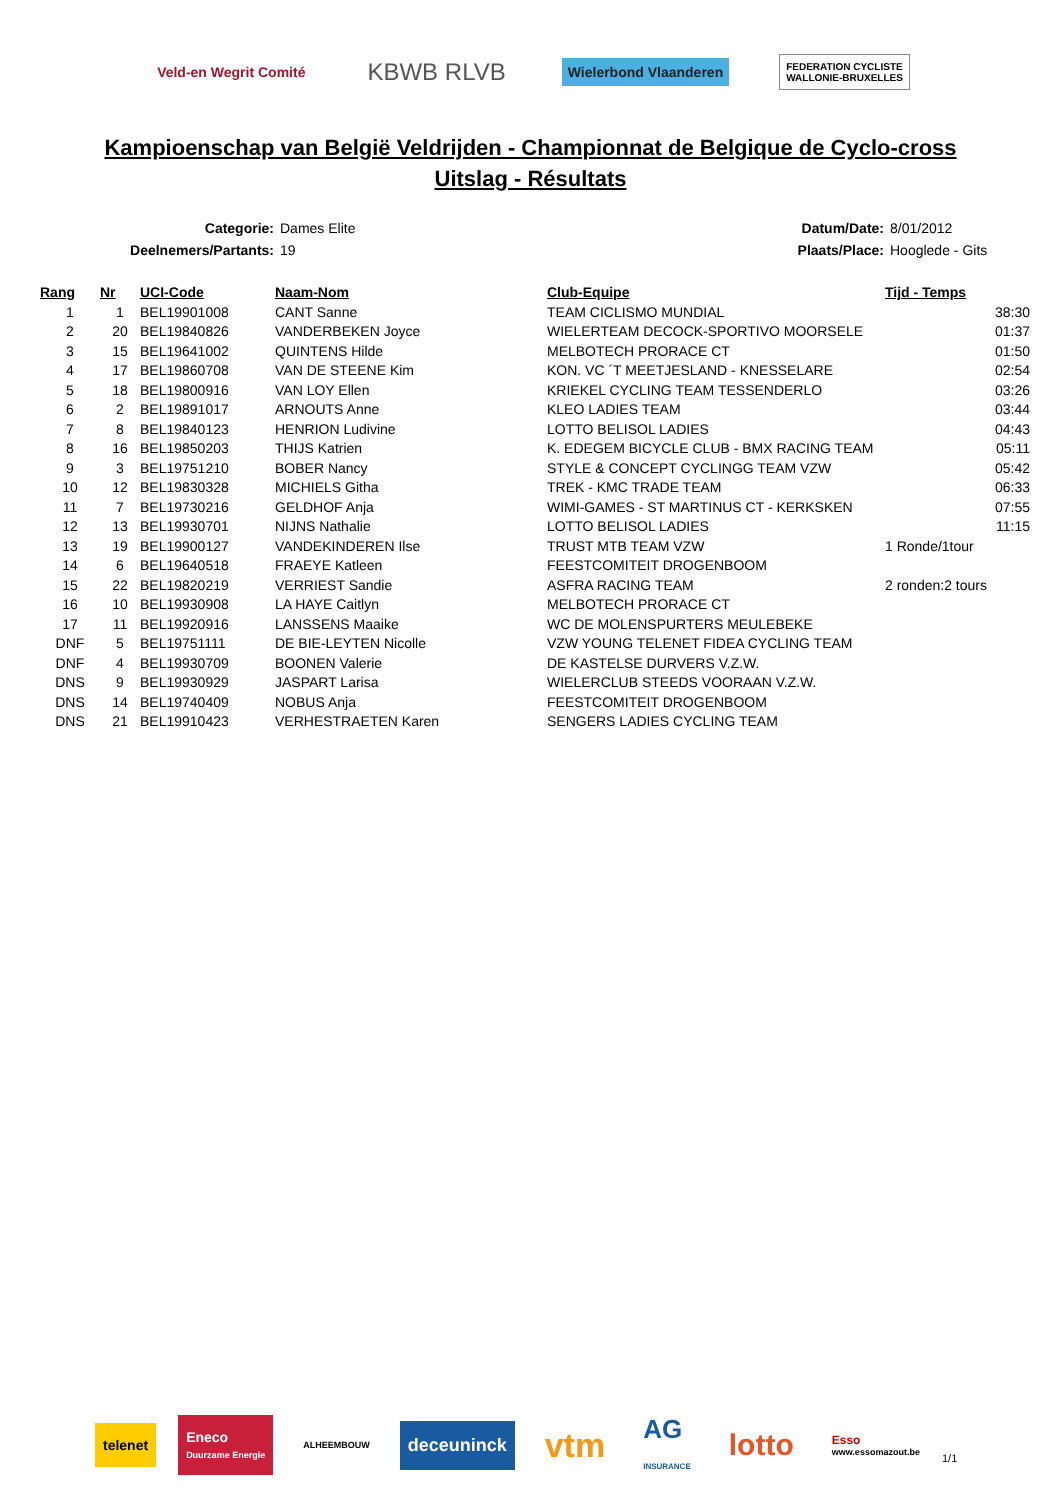Veld-en Wegrit Comité
KBWB RLVB
Wielerbond Vlaanderen
FEDERATION CYCLISTE
WALLONIE-BRUXELLES
Kampioenschap van België Veldrijden - Championnat de Belgique de Cyclo-cross
Uitslag - Résultats
| Categorie: | Dames Elite |
| Deelnemers/Partants: | 19 |
| Datum/Date: | 8/01/2012 |
| Plaats/Place: | Hooglede - Gits |
| Rang | Nr | UCI-Code | Naam-Nom | Club-Equipe | Tijd - Temps | |
| --- | --- | --- | --- | --- | --- | --- |
| 1 | 1 | BEL19901008 | CANT Sanne | TEAM CICLISMO MUNDIAL | | 38:30 |
| 2 | 20 | BEL19840826 | VANDERBEKEN Joyce | WIELERTEAM DECOCK-SPORTIVO MOORSELE | | 01:37 |
| 3 | 15 | BEL19641002 | QUINTENS Hilde | MELBOTECH PRORACE CT | | 01:50 |
| 4 | 17 | BEL19860708 | VAN DE STEENE Kim | KON. VC ´T MEETJESLAND - KNESSELARE | | 02:54 |
| 5 | 18 | BEL19800916 | VAN LOY Ellen | KRIEKEL CYCLING TEAM TESSENDERLO | | 03:26 |
| 6 | 2 | BEL19891017 | ARNOUTS Anne | KLEO LADIES TEAM | | 03:44 |
| 7 | 8 | BEL19840123 | HENRION Ludivine | LOTTO BELISOL LADIES | | 04:43 |
| 8 | 16 | BEL19850203 | THIJS Katrien | K. EDEGEM BICYCLE CLUB - BMX RACING TEAM | | 05:11 |
| 9 | 3 | BEL19751210 | BOBER Nancy | STYLE & CONCEPT CYCLINGG TEAM VZW | | 05:42 |
| 10 | 12 | BEL19830328 | MICHIELS Githa | TREK - KMC TRADE TEAM | | 06:33 |
| 11 | 7 | BEL19730216 | GELDHOF Anja | WIMI-GAMES - ST MARTINUS CT - KERKSKEN | | 07:55 |
| 12 | 13 | BEL19930701 | NIJNS Nathalie | LOTTO BELISOL LADIES | | 11:15 |
| 13 | 19 | BEL19900127 | VANDEKINDEREN Ilse | TRUST MTB TEAM VZW | 1 Ronde/1tour | |
| 14 | 6 | BEL19640518 | FRAEYE Katleen | FEESTCOMITEIT DROGENBOOM | | |
| 15 | 22 | BEL19820219 | VERRIEST Sandie | ASFRA RACING TEAM | 2 ronden:2 tours | |
| 16 | 10 | BEL19930908 | LA HAYE Caitlyn | MELBOTECH PRORACE CT | | |
| 17 | 11 | BEL19920916 | LANSSENS Maaike | WC DE MOLENSPURTERS MEULEBEKE | | |
| DNF | 5 | BEL19751111 | DE BIE-LEYTEN Nicolle | VZW YOUNG TELENET FIDEA CYCLING TEAM | | |
| DNF | 4 | BEL19930709 | BOONEN Valerie | DE KASTELSE DURVERS V.Z.W. | | |
| DNS | 9 | BEL19930929 | JASPART Larisa | WIELERCLUB STEEDS VOORAAN V.Z.W. | | |
| DNS | 14 | BEL19740409 | NOBUS Anja | FEESTCOMITEIT DROGENBOOM | | |
| DNS | 21 | BEL19910423 | VERHESTRAETEN Karen | SENGERS LADIES CYCLING TEAM | | |
telenet
Eneco
Duurzame Energie
ALHEEMBOUW
deceuninck
vtm
AG
INSURANCE
lotto
Esso
www.essomazout.be
1/1